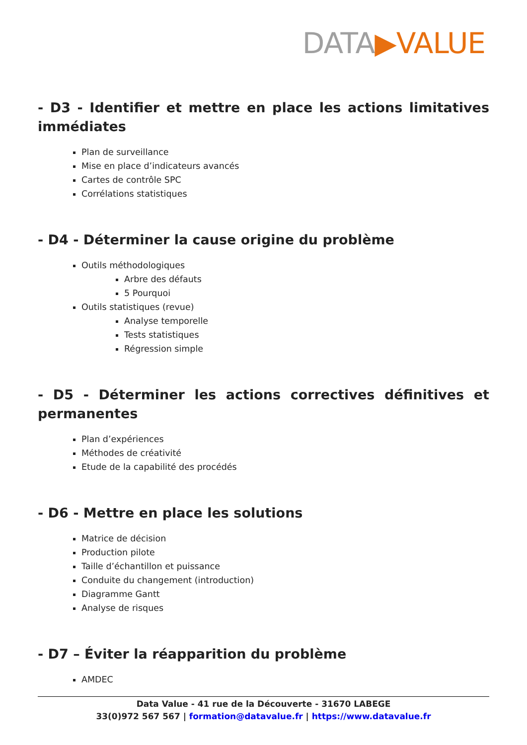DATA▶VALUE
- D3 - Identifier et mettre en place les actions limitatives immédiates
Plan de surveillance
Mise en place d’indicateurs avancés
Cartes de contrôle SPC
Corrélations statistiques
- D4 - Déterminer la cause origine du problème
Outils méthodologiques
Arbre des défauts
5 Pourquoi
Outils statistiques (revue)
Analyse temporelle
Tests statistiques
Régression simple
- D5 - Déterminer les actions correctives définitives et permanentes
Plan d’expériences
Méthodes de créativité
Etude de la capabilité des procédés
- D6 - Mettre en place les solutions
Matrice de décision
Production pilote
Taille d’échantillon et puissance
Conduite du changement (introduction)
Diagramme Gantt
Analyse de risques
- D7 – Éviter la réapparition du problème
AMDEC
Data Value - 41 rue de la Découverte - 31670 LABEGE
33(0)972 567 567 | formation@datavalue.fr | https://www.datavalue.fr